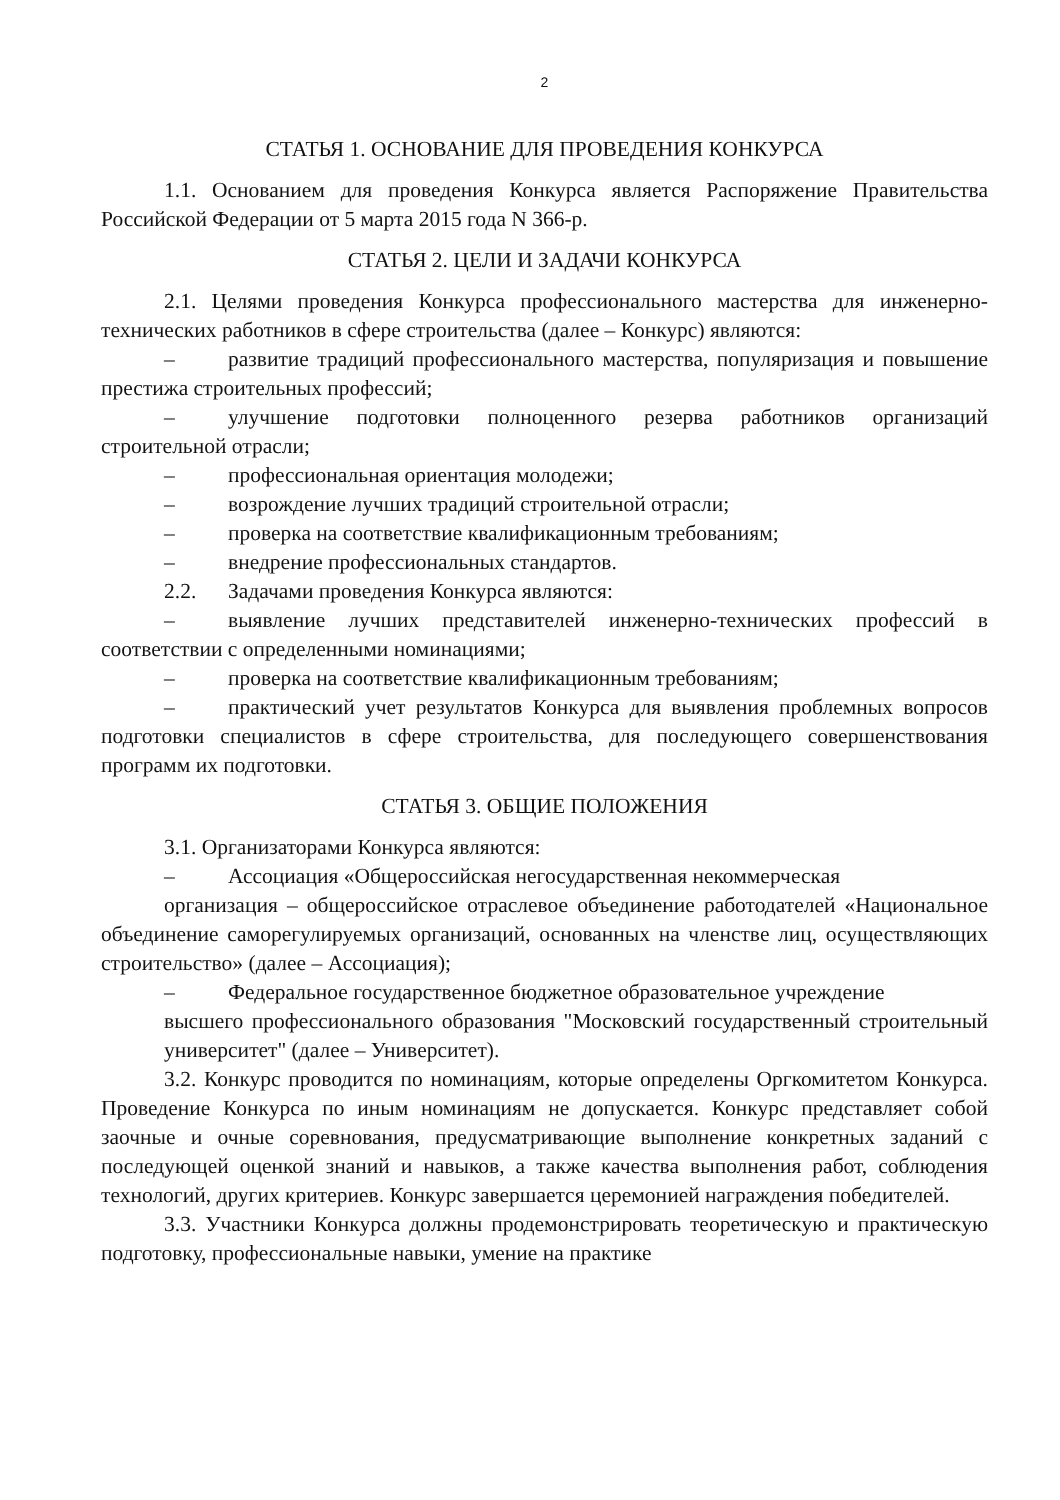2
СТАТЬЯ 1. ОСНОВАНИЕ ДЛЯ ПРОВЕДЕНИЯ КОНКУРСА
1.1. Основанием для проведения Конкурса является Распоряжение Правительства Российской Федерации от 5 марта 2015 года N 366-р.
СТАТЬЯ 2. ЦЕЛИ И ЗАДАЧИ КОНКУРСА
2.1. Целями проведения Конкурса профессионального мастерства для инженерно-технических работников в сфере строительства (далее – Конкурс) являются:
– развитие традиций профессионального мастерства, популяризация и повышение престижа строительных профессий;
– улучшение подготовки полноценного резерва работников организаций строительной отрасли;
– профессиональная ориентация молодежи;
– возрождение лучших традиций строительной отрасли;
– проверка на соответствие квалификационным требованиям;
– внедрение профессиональных стандартов.
2.2. Задачами проведения Конкурса являются:
– выявление лучших представителей инженерно-технических профессий в соответствии с определенными номинациями;
– проверка на соответствие квалификационным требованиям;
– практический учет результатов Конкурса для выявления проблемных вопросов подготовки специалистов в сфере строительства, для последующего совершенствования программ их подготовки.
СТАТЬЯ 3. ОБЩИЕ ПОЛОЖЕНИЯ
3.1. Организаторами Конкурса являются:
– Ассоциация «Общероссийская негосударственная некоммерческая
организация – общероссийское отраслевое объединение работодателей «Национальное объединение саморегулируемых организаций, основанных на членстве лиц, осуществляющих строительство» (далее – Ассоциация);
– Федеральное государственное бюджетное образовательное учреждение
высшего профессионального образования "Московский государственный строительный университет" (далее – Университет).
3.2. Конкурс проводится по номинациям, которые определены Оргкомитетом Конкурса. Проведение Конкурса по иным номинациям не допускается. Конкурс представляет собой заочные и очные соревнования, предусматривающие выполнение конкретных заданий с последующей оценкой знаний и навыков, а также качества выполнения работ, соблюдения технологий, других критериев. Конкурс завершается церемонией награждения победителей.
3.3. Участники Конкурса должны продемонстрировать теоретическую и практическую подготовку, профессиональные навыки, умение на практике